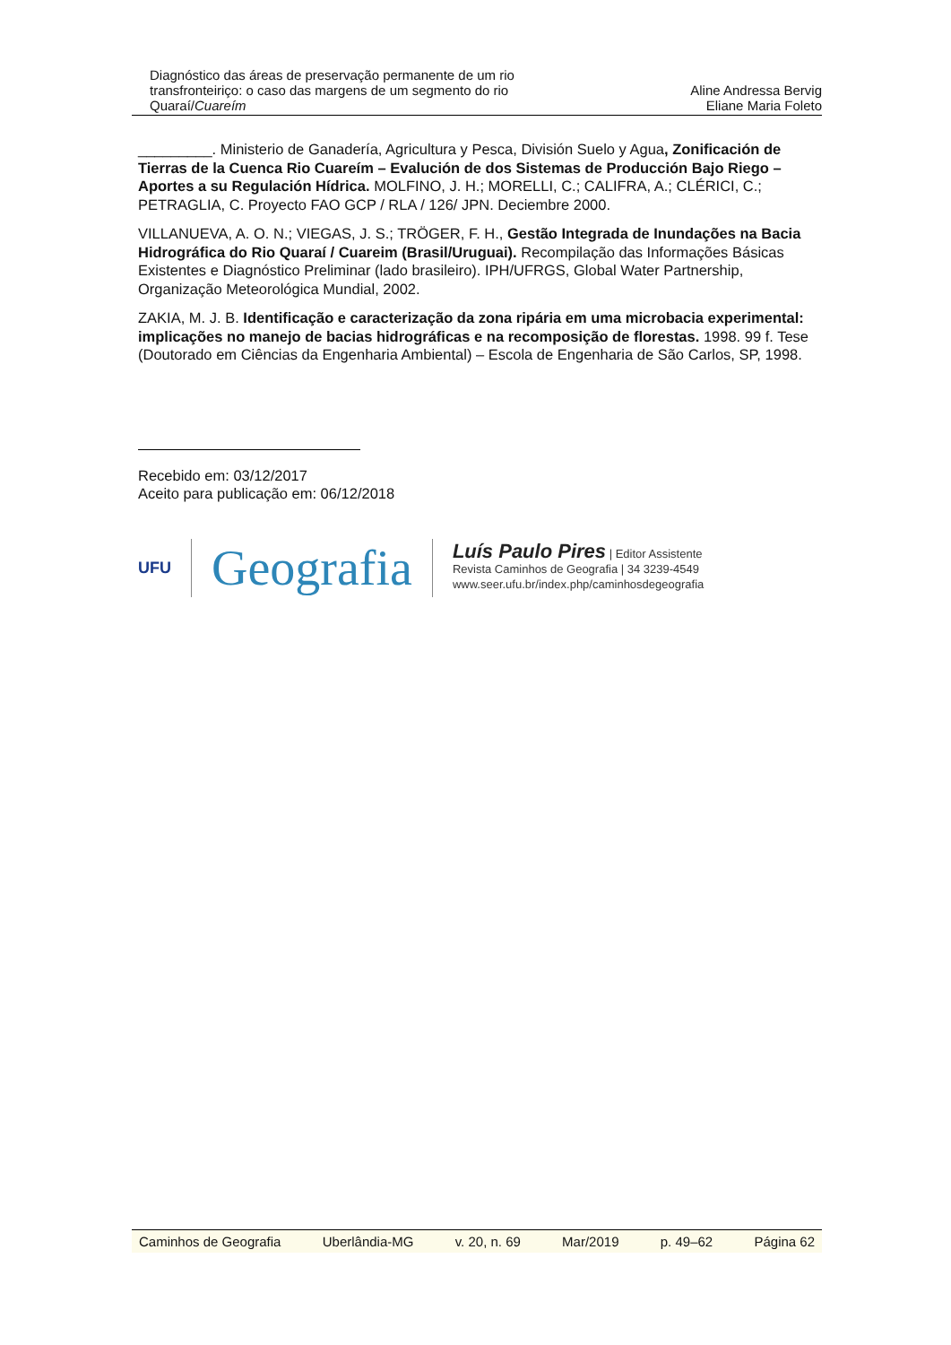Diagnóstico das áreas de preservação permanente de um rio transfronteiriço: o caso das margens de um segmento do rio Quaraí/Cuareím
Aline Andressa Bervig
Eliane Maria Foleto
_________. Ministerio de Ganadería, Agricultura y Pesca, División Suelo y Agua, Zonificación de Tierras de la Cuenca Rio Cuareím – Evalución de dos Sistemas de Producción Bajo Riego – Aportes a su Regulación Hídrica. MOLFINO, J. H.; MORELLI, C.; CALIFRA, A.; CLÉRICI, C.; PETRAGLIA, C. Proyecto FAO GCP / RLA / 126/ JPN. Deciembre 2000.
VILLANUEVA, A. O. N.; VIEGAS, J. S.; TRÖGER, F. H., Gestão Integrada de Inundações na Bacia Hidrográfica do Rio Quaraí / Cuareim (Brasil/Uruguai). Recompilação das Informações Básicas Existentes e Diagnóstico Preliminar (lado brasileiro). IPH/UFRGS, Global Water Partnership, Organização Meteorológica Mundial, 2002.
ZAKIA, M. J. B. Identificação e caracterização da zona ripária em uma microbacia experimental: implicações no manejo de bacias hidrográficas e na recomposição de florestas. 1998. 99 f. Tese (Doutorado em Ciências da Engenharia Ambiental) – Escola de Engenharia de São Carlos, SP, 1998.
Recebido em: 03/12/2017
Aceito para publicação em: 06/12/2018
UFU
Geografia
Luís Paulo Pires | Editor Assistente
Revista Caminhos de Geografia | 34 3239-4549
www.seer.ufu.br/index.php/caminhosdegeografia
Caminhos de Geografia Uberlândia-MG v. 20, n. 69 Mar/2019 p. 49–62 Página 62